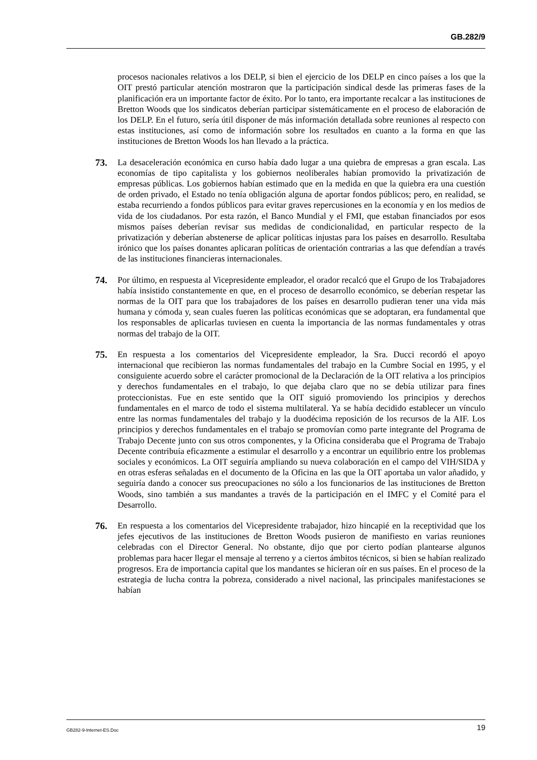GB.282/9
procesos nacionales relativos a los DELP, si bien el ejercicio de los DELP en cinco países a los que la OIT prestó particular atención mostraron que la participación sindical desde las primeras fases de la planificación era un importante factor de éxito. Por lo tanto, era importante recalcar a las instituciones de Bretton Woods que los sindicatos deberían participar sistemáticamente en el proceso de elaboración de los DELP. En el futuro, sería útil disponer de más información detallada sobre reuniones al respecto con estas instituciones, así como de información sobre los resultados en cuanto a la forma en que las instituciones de Bretton Woods los han llevado a la práctica.
73. La desaceleración económica en curso había dado lugar a una quiebra de empresas a gran escala. Las economías de tipo capitalista y los gobiernos neoliberales habían promovido la privatización de empresas públicas. Los gobiernos habían estimado que en la medida en que la quiebra era una cuestión de orden privado, el Estado no tenía obligación alguna de aportar fondos públicos; pero, en realidad, se estaba recurriendo a fondos públicos para evitar graves repercusiones en la economía y en los medios de vida de los ciudadanos. Por esta razón, el Banco Mundial y el FMI, que estaban financiados por esos mismos países deberían revisar sus medidas de condicionalidad, en particular respecto de la privatización y deberían abstenerse de aplicar políticas injustas para los países en desarrollo. Resultaba irónico que los países donantes aplicaran políticas de orientación contrarias a las que defendían a través de las instituciones financieras internacionales.
74. Por último, en respuesta al Vicepresidente empleador, el orador recalcó que el Grupo de los Trabajadores había insistido constantemente en que, en el proceso de desarrollo económico, se deberían respetar las normas de la OIT para que los trabajadores de los países en desarrollo pudieran tener una vida más humana y cómoda y, sean cuales fueren las políticas económicas que se adoptaran, era fundamental que los responsables de aplicarlas tuviesen en cuenta la importancia de las normas fundamentales y otras normas del trabajo de la OIT.
75. En respuesta a los comentarios del Vicepresidente empleador, la Sra. Ducci recordó el apoyo internacional que recibieron las normas fundamentales del trabajo en la Cumbre Social en 1995, y el consiguiente acuerdo sobre el carácter promocional de la Declaración de la OIT relativa a los principios y derechos fundamentales en el trabajo, lo que dejaba claro que no se debía utilizar para fines proteccionistas. Fue en este sentido que la OIT siguió promoviendo los principios y derechos fundamentales en el marco de todo el sistema multilateral. Ya se había decidido establecer un vínculo entre las normas fundamentales del trabajo y la duodécima reposición de los recursos de la AIF. Los principios y derechos fundamentales en el trabajo se promovían como parte integrante del Programa de Trabajo Decente junto con sus otros componentes, y la Oficina consideraba que el Programa de Trabajo Decente contribuía eficazmente a estimular el desarrollo y a encontrar un equilibrio entre los problemas sociales y económicos. La OIT seguiría ampliando su nueva colaboración en el campo del VIH/SIDA y en otras esferas señaladas en el documento de la Oficina en las que la OIT aportaba un valor añadido, y seguiría dando a conocer sus preocupaciones no sólo a los funcionarios de las instituciones de Bretton Woods, sino también a sus mandantes a través de la participación en el IMFC y el Comité para el Desarrollo.
76. En respuesta a los comentarios del Vicepresidente trabajador, hizo hincapié en la receptividad que los jefes ejecutivos de las instituciones de Bretton Woods pusieron de manifiesto en varias reuniones celebradas con el Director General. No obstante, dijo que por cierto podían plantearse algunos problemas para hacer llegar el mensaje al terreno y a ciertos ámbitos técnicos, si bien se habían realizado progresos. Era de importancia capital que los mandantes se hicieran oír en sus países. En el proceso de la estrategia de lucha contra la pobreza, considerado a nivel nacional, las principales manifestaciones se habían
GB282-9-Internet-ES.Doc 19